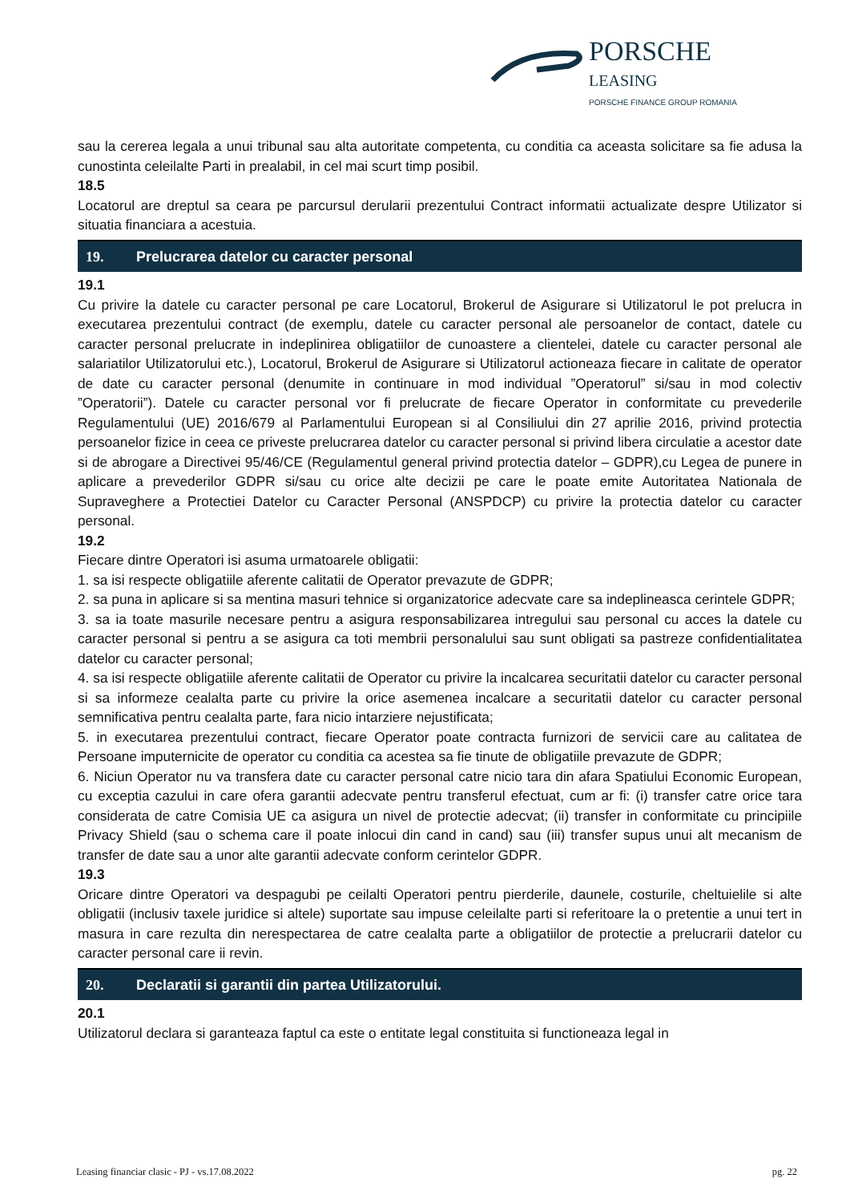PORSCHE
LEASING
PORSCHE FINANCE GROUP ROMANIA
sau la cererea legala a unui tribunal sau alta autoritate competenta, cu conditia ca aceasta solicitare sa fie adusa la cunostinta celeilalte Parti in prealabil, in cel mai scurt timp posibil.
18.5
Locatorul are dreptul sa ceara pe parcursul derularii prezentului Contract informatii actualizate despre Utilizator si situatia financiara a acestuia.
19. Prelucrarea datelor cu caracter personal
19.1
Cu privire la datele cu caracter personal pe care Locatorul, Brokerul de Asigurare si Utilizatorul le pot prelucra in executarea prezentului contract (de exemplu, datele cu caracter personal ale persoanelor de contact, datele cu caracter personal prelucrate in indeplinirea obligatiilor de cunoastere a clientelei, datele cu caracter personal ale salariatilor Utilizatorului etc.), Locatorul, Brokerul de Asigurare si Utilizatorul actioneaza fiecare in calitate de operator de date cu caracter personal (denumite in continuare in mod individual ”Operatorul” si/sau in mod colectiv ”Operatorii”). Datele cu caracter personal vor fi prelucrate de fiecare Operator in conformitate cu prevederile Regulamentului (UE) 2016/679 al Parlamentului European si al Consiliului din 27 aprilie 2016, privind protectia persoanelor fizice in ceea ce priveste prelucrarea datelor cu caracter personal si privind libera circulatie a acestor date si de abrogare a Directivei 95/46/CE (Regulamentul general privind protectia datelor – GDPR),cu Legea de punere in aplicare a prevederilor GDPR si/sau cu orice alte decizii pe care le poate emite Autoritatea Nationala de Supraveghere a Protectiei Datelor cu Caracter Personal (ANSPDCP) cu privire la protectia datelor cu caracter personal.
19.2
Fiecare dintre Operatori isi asuma urmatoarele obligatii:
1. sa isi respecte obligatiile aferente calitatii de Operator prevazute de GDPR;
2. sa puna in aplicare si sa mentina masuri tehnice si organizatorice adecvate care sa indeplineasca cerintele GDPR;
3. sa ia toate masurile necesare pentru a asigura responsabilizarea intregului sau personal cu acces la datele cu caracter personal si pentru a se asigura ca toti membrii personalului sau sunt obligati sa pastreze confidentialitatea datelor cu caracter personal;
4. sa isi respecte obligatiile aferente calitatii de Operator cu privire la incalcarea securitatii datelor cu caracter personal si sa informeze cealalta parte cu privire la orice asemenea incalcare a securitatii datelor cu caracter personal semnificativa pentru cealalta parte, fara nicio intarziere nejustificata;
5. in executarea prezentului contract, fiecare Operator poate contracta furnizori de servicii care au calitatea de Persoane imputernicite de operator cu conditia ca acestea sa fie tinute de obligatiile prevazute de GDPR;
6. Niciun Operator nu va transfera date cu caracter personal catre nicio tara din afara Spatiului Economic European, cu exceptia cazului in care ofera garantii adecvate pentru transferul efectuat, cum ar fi: (i) transfer catre orice tara considerata de catre Comisia UE ca asigura un nivel de protectie adecvat; (ii) transfer in conformitate cu principiile Privacy Shield (sau o schema care il poate inlocui din cand in cand) sau (iii) transfer supus unui alt mecanism de transfer de date sau a unor alte garantii adecvate conform cerintelor GDPR.
19.3
Oricare dintre Operatori va despagubi pe ceilalti Operatori pentru pierderile, daunele, costurile, cheltuielile si alte obligatii (inclusiv taxele juridice si altele) suportate sau impuse celeilalte parti si referitoare la o pretentie a unui tert in masura in care rezulta din nerespectarea de catre cealalta parte a obligatiilor de protectie a prelucrarii datelor cu caracter personal care ii revin.
20. Declaratii si garantii din partea Utilizatorului.
20.1
Utilizatorul declara si garanteaza faptul ca este o entitate legal constituita si functioneaza legal in
Leasing financiar clasic - PJ - vs.17.08.2022 pg. 22